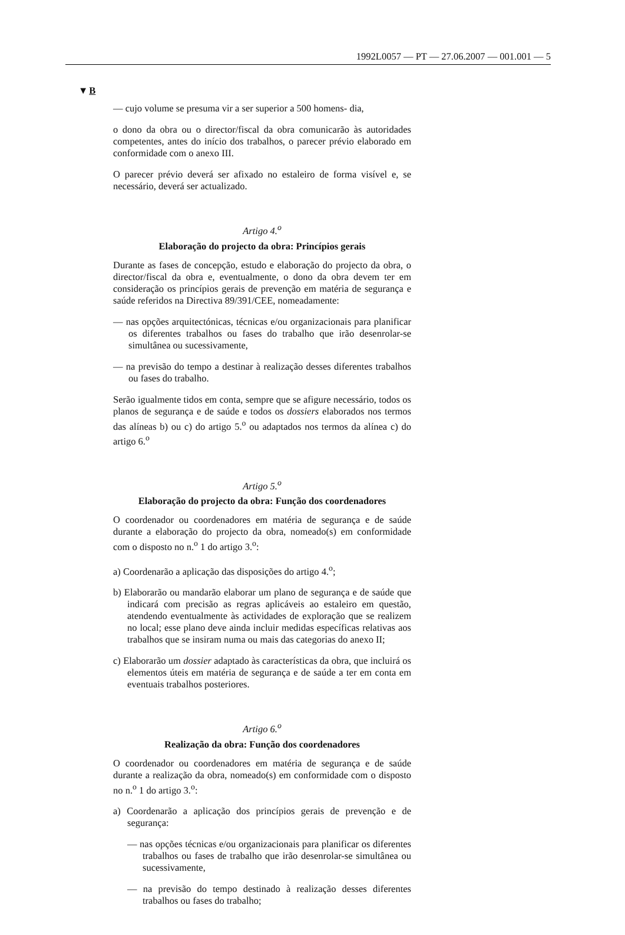1992L0057 — PT — 27.06.2007 — 001.001 — 5
▼B
— cujo volume se presuma vir a ser superior a 500 homens- dia,
o dono da obra ou o director/fiscal da obra comunicarão às autoridades competentes, antes do início dos trabalhos, o parecer prévio elaborado em conformidade com o anexo III.
O parecer prévio deverá ser afixado no estaleiro de forma visível e, se necessário, deverá ser actualizado.
Artigo 4.<sup>o</sup>
Elaboração do projecto da obra: Princípios gerais
Durante as fases de concepção, estudo e elaboração do projecto da obra, o director/fiscal da obra e, eventualmente, o dono da obra devem ter em consideração os princípios gerais de prevenção em matéria de segurança e saúde referidos na Directiva 89/391/CEE, nomeadamente:
— nas opções arquitectónicas, técnicas e/ou organizacionais para planificar os diferentes trabalhos ou fases do trabalho que irão desenrolar-se simultânea ou sucessivamente,
— na previsão do tempo a destinar à realização desses diferentes trabalhos ou fases do trabalho.
Serão igualmente tidos em conta, sempre que se afigure necessário, todos os planos de segurança e de saúde e todos os dossiers elaborados nos termos das alíneas b) ou c) do artigo 5.<sup>o</sup> ou adaptados nos termos da alínea c) do artigo 6.<sup>o</sup>
Artigo 5.<sup>o</sup>
Elaboração do projecto da obra: Função dos coordenadores
O coordenador ou coordenadores em matéria de segurança e de saúde durante a elaboração do projecto da obra, nomeado(s) em conformidade com o disposto no n.<sup>o</sup> 1 do artigo 3.<sup>o</sup>:
a) Coordenarão a aplicação das disposições do artigo 4.<sup>o</sup>;
b) Elaborarão ou mandarão elaborar um plano de segurança e de saúde que indicará com precisão as regras aplicáveis ao estaleiro em questão, atendendo eventualmente às actividades de exploração que se realizem no local; esse plano deve ainda incluir medidas específicas relativas aos trabalhos que se insiram numa ou mais das categorias do anexo II;
c) Elaborarão um dossier adaptado às características da obra, que incluirá os elementos úteis em matéria de segurança e de saúde a ter em conta em eventuais trabalhos posteriores.
Artigo 6.<sup>o</sup>
Realização da obra: Função dos coordenadores
O coordenador ou coordenadores em matéria de segurança e de saúde durante a realização da obra, nomeado(s) em conformidade com o disposto no n.<sup>o</sup> 1 do artigo 3.<sup>o</sup>:
a) Coordenarão a aplicação dos princípios gerais de prevenção e de segurança:
— nas opções técnicas e/ou organizacionais para planificar os diferentes trabalhos ou fases de trabalho que irão desenrolar-se simultânea ou sucessivamente,
— na previsão do tempo destinado à realização desses diferentes trabalhos ou fases do trabalho;